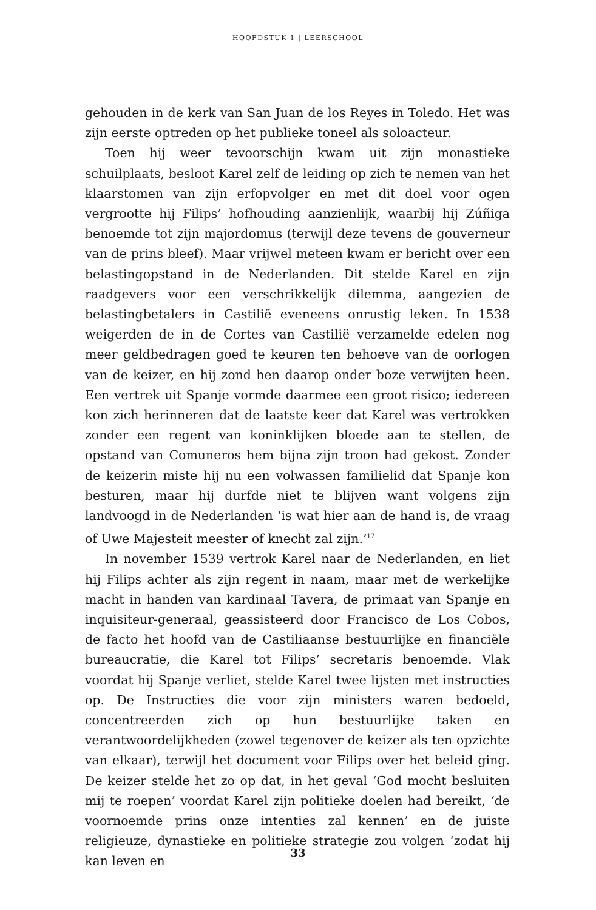HOOFDSTUK 1 | LEERSCHOOL
gehouden in de kerk van San Juan de los Reyes in Toledo. Het was zijn eerste optreden op het publieke toneel als soloacteur.
Toen hij weer tevoorschijn kwam uit zijn monastieke schuilplaats, besloot Karel zelf de leiding op zich te nemen van het klaarstomen van zijn erfopvolger en met dit doel voor ogen vergrootte hij Filips’ hofhouding aanzienlijk, waarbij hij Zúñiga benoemde tot zijn major­domus (terwijl deze tevens de gouverneur van de prins bleef). Maar vrijwel meteen kwam er bericht over een belastingopstand in de Ne­derlanden. Dit stelde Karel en zijn raadgevers voor een verschrikke­lijk dilemma, aangezien de belastingbetalers in Castilië eveneens onrustig leken. In 1538 weigerden de in de Cortes van Castilië verza­melde edelen nog meer geldbedragen goed te keuren ten behoeve van de oorlogen van de keizer, en hij zond hen daarop onder boze verwijten heen. Een vertrek uit Spanje vormde daarmee een groot risico; iedereen kon zich herinneren dat de laatste keer dat Karel was vertrokken zonder een regent van koninklijken bloede aan te stellen, de opstand van Comuneros hem bijna zijn troon had gekost. Zonder de keizerin miste hij nu een volwassen familielid dat Spanje kon be­sturen, maar hij durfde niet te blijven want volgens zijn landvoogd in de Nederlanden ‘is wat hier aan de hand is, de vraag of Uwe Majesteit meester of knecht zal zijn.’<sup>17</sup>
In november 1539 vertrok Karel naar de Nederlanden, en liet hij Filips achter als zijn regent in naam, maar met de werkelijke macht in handen van kardinaal Tavera, de primaat van Spanje en inquisi­teur-generaal, geassisteerd door Francisco de Los Cobos, de facto het hoofd van de Castiliaanse bestuurlijke en financiële bureaucratie, die Karel tot Filips’ secretaris benoemde. Vlak voordat hij Spanje verliet, stelde Karel twee lijsten met instructies op. De Instructies die voor zijn ministers waren bedoeld, concentreerden zich op hun bestuurlij­ke taken en verantwoordelijkheden (zowel tegenover de keizer als ten opzichte van elkaar), terwijl het document voor Filips over het beleid ging. De keizer stelde het zo op dat, in het geval ‘God mocht besluiten mij te roepen’ voordat Karel zijn politieke doelen had bereikt, ‘de voornoemde prins onze intenties zal kennen’ en de juiste religieuze, dynastieke en politieke strategie zou volgen ‘zodat hij kan leven en
33